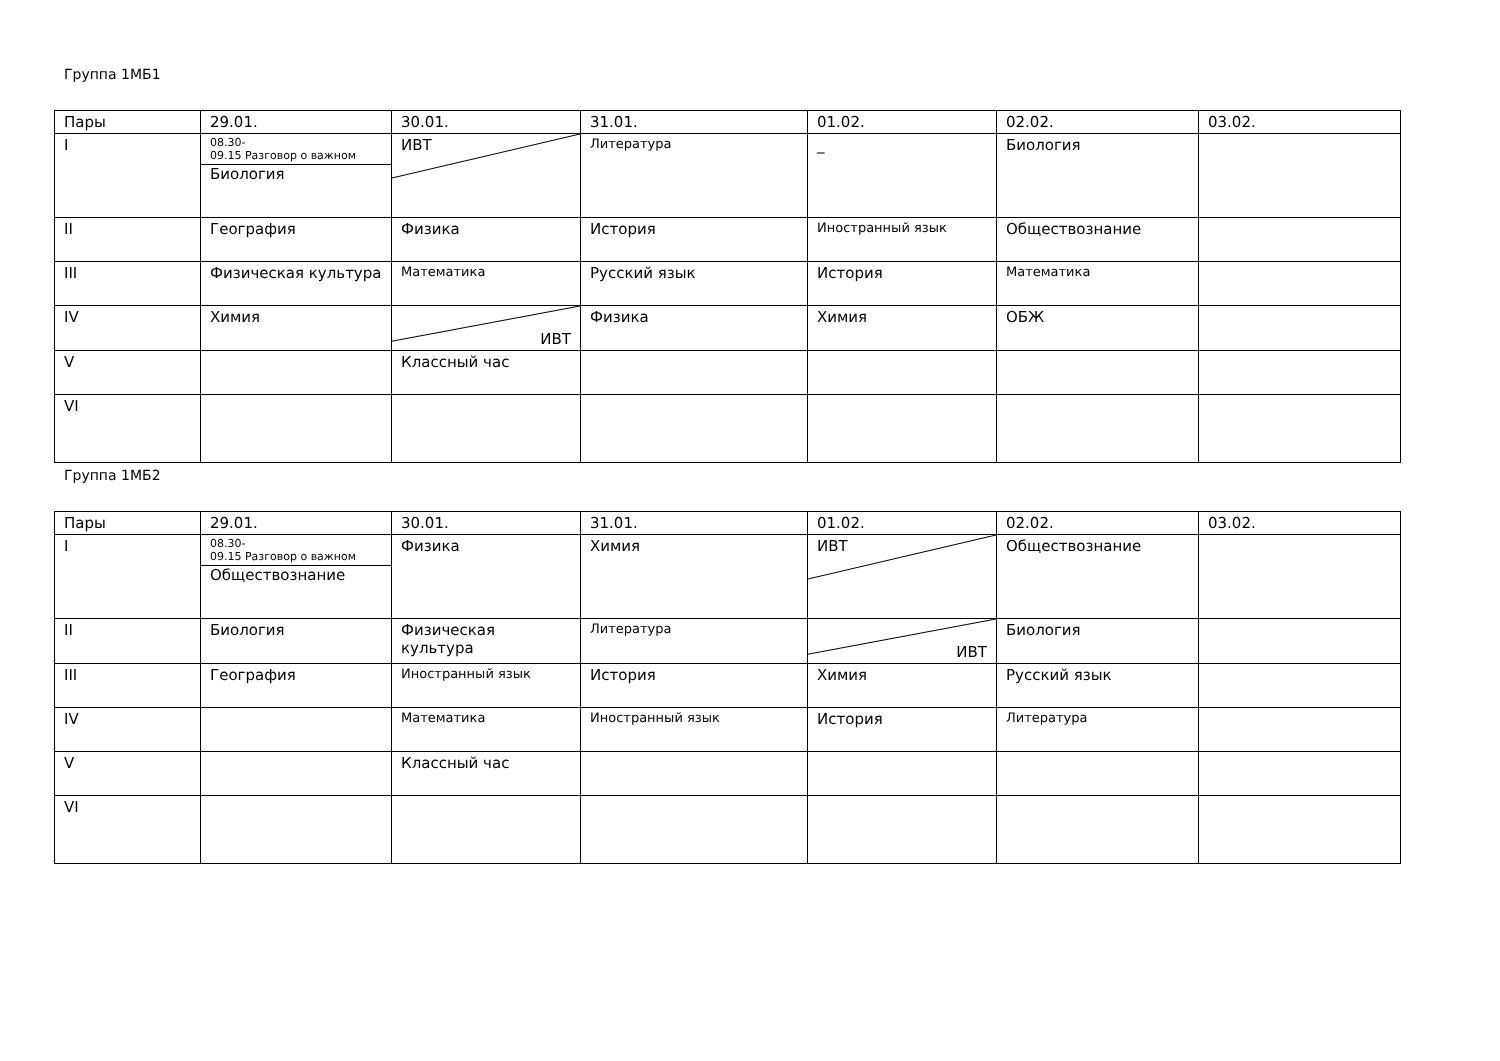Группа 1МБ1
| Пары | 29.01. | 30.01. | 31.01. | 01.02. | 02.02. | 03.02. |
| I | 08.30- 09.15 Разговор о важном Биология | ИВТ | Литература | _ | Биология | |
| II | География | Физика | История | Иностранный язык | Обществознание | |
| III | Физическая культура | Математика | Русский язык | История | Математика | |
| IV | Химия | ИВТ | Физика | Химия | ОБЖ | |
| V | | Классный час | | | | |
| VI | | | | | | |
Группа 1МБ2
| Пары | 29.01. | 30.01. | 31.01. | 01.02. | 02.02. | 03.02. |
| I | 08.30- 09.15 Разговор о важном Обществознание | Физика | Химия | ИВТ | Обществознание | |
| II | Биология | Физическая культура | Литература | ИВТ | Биология | |
| III | География | Иностранный язык | История | Химия | Русский язык | |
| IV | | Математика | Иностранный язык | История | Литература | |
| V | | Классный час | | | | |
| VI | | | | | | |